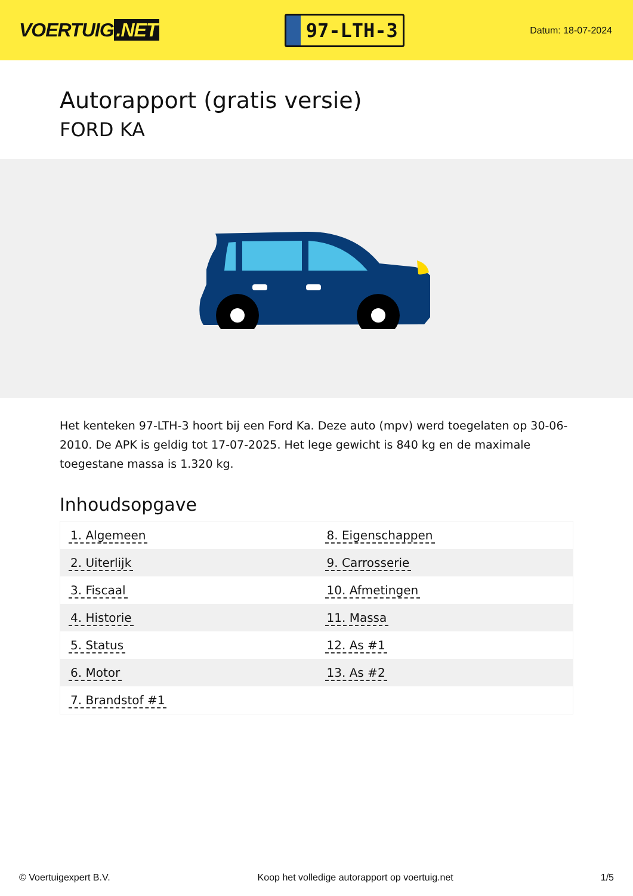VOERTUIG.NET
97-LTH-3
Datum: 18-07-2024
Autorapport (gratis versie)
FORD KA
Het kenteken 97-LTH-3 hoort bij een Ford Ka. Deze auto (mpv) werd toegelaten op 30-06-2010. De APK is geldig tot 17-07-2025. Het lege gewicht is 840 kg en de maximale toegestane massa is 1.320 kg.
Inhoudsopgave
| 1. Algemeen | 8. Eigenschappen |
| 2. Uiterlijk | 9. Carrosserie |
| 3. Fiscaal | 10. Afmetingen |
| 4. Historie | 11. Massa |
| 5. Status | 12. As #1 |
| 6. Motor | 13. As #2 |
| 7. Brandstof #1 | |
© Voertuigexpert B.V. Koop het volledige autorapport op voertuig.net 1/5